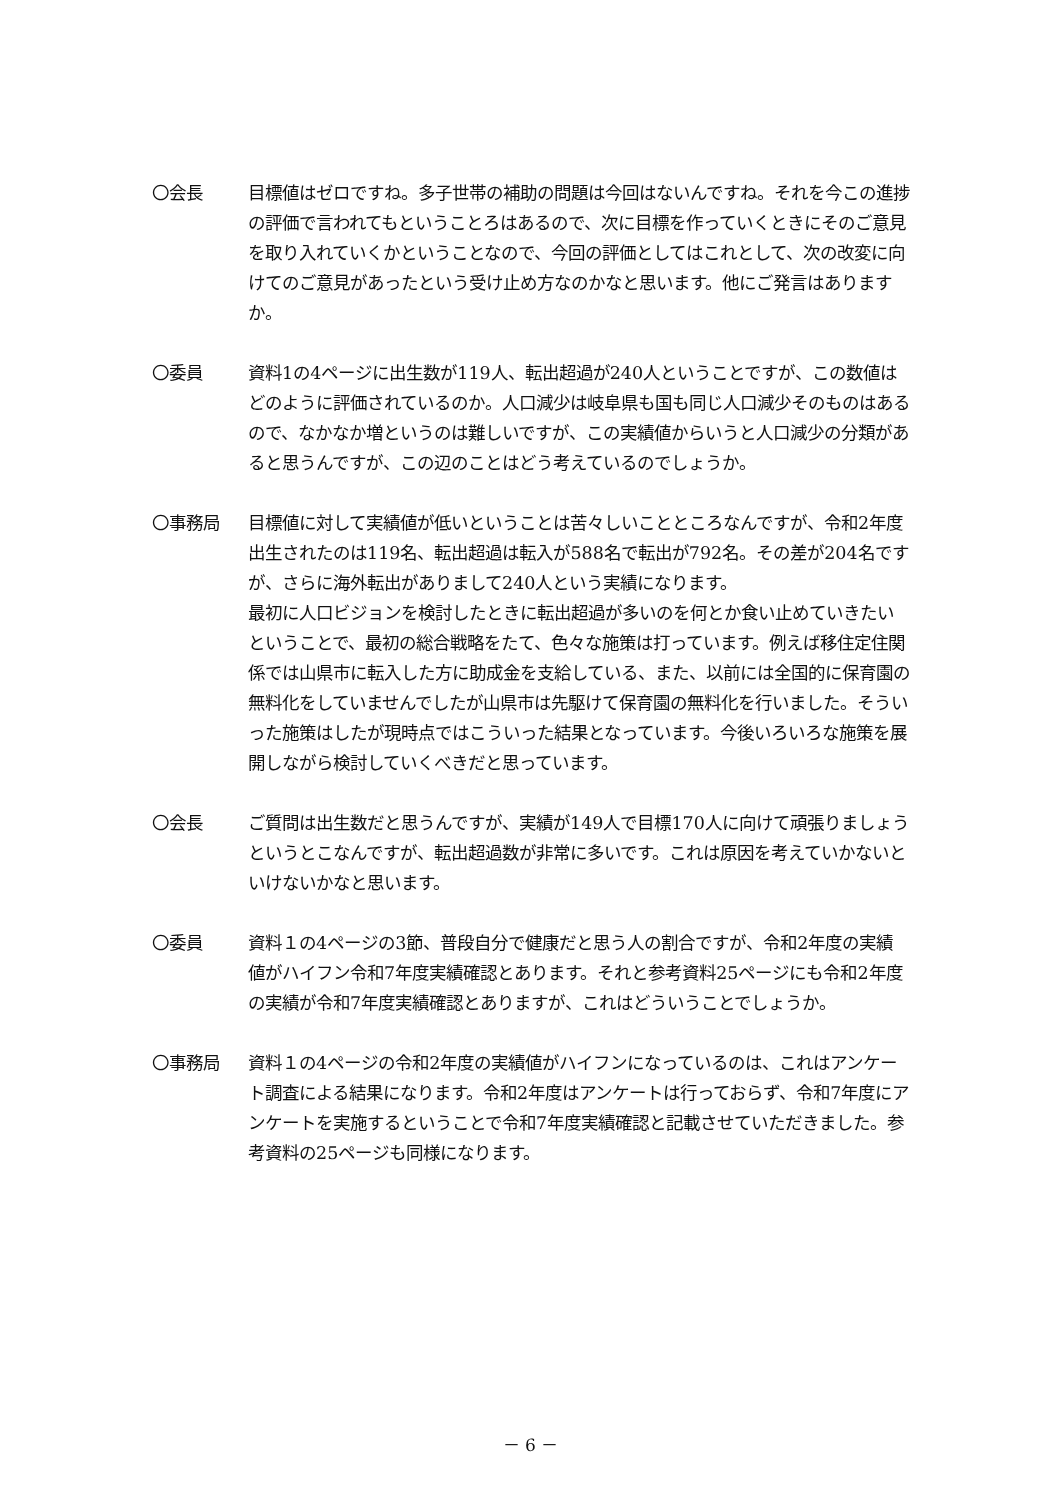〇会長 目標値はゼロですね。多子世帯の補助の問題は今回はないんですね。それを今この進捗の評価で言われてもということろはあるので、次に目標を作っていくときにそのご意見を取り入れていくかということなので、今回の評価としてはこれとして、次の改変に向けてのご意見があったという受け止め方なのかなと思います。他にご発言はありますか。
〇委員 資料1の4ページに出生数が119人、転出超過が240人ということですが、この数値はどのように評価されているのか。人口減少は岐阜県も国も同じ人口減少そのものはあるので、なかなか増というのは難しいですが、この実績値からいうと人口減少の分類があると思うんですが、この辺のことはどう考えているのでしょうか。
〇事務局 目標値に対して実績値が低いということは苦々しいことところなんですが、令和2年度出生されたのは119名、転出超過は転入が588名で転出が792名。その差が204名ですが、さらに海外転出がありまして240人という実績になります。
最初に人口ビジョンを検討したときに転出超過が多いのを何とか食い止めていきたいということで、最初の総合戦略をたて、色々な施策は打っています。例えば移住定住関係では山県市に転入した方に助成金を支給している、また、以前には全国的に保育園の無料化をしていませんでしたが山県市は先駆けて保育園の無料化を行いました。そういった施策はしたが現時点ではこういった結果となっています。今後いろいろな施策を展開しながら検討していくべきだと思っています。
〇会長 ご質問は出生数だと思うんですが、実績が149人で目標170人に向けて頑張りましょうというとこなんですが、転出超過数が非常に多いです。これは原因を考えていかないといけないかなと思います。
〇委員 資料１の4ページの3節、普段自分で健康だと思う人の割合ですが、令和2年度の実績値がハイフン令和7年度実績確認とあります。それと参考資料25ページにも令和2年度の実績が令和7年度実績確認とありますが、これはどういうことでしょうか。
〇事務局 資料１の4ページの令和2年度の実績値がハイフンになっているのは、これはアンケート調査による結果になります。令和2年度はアンケートは行っておらず、令和7年度にアンケートを実施するということで令和7年度実績確認と記載させていただきました。参考資料の25ページも同様になります。
－ 6 －